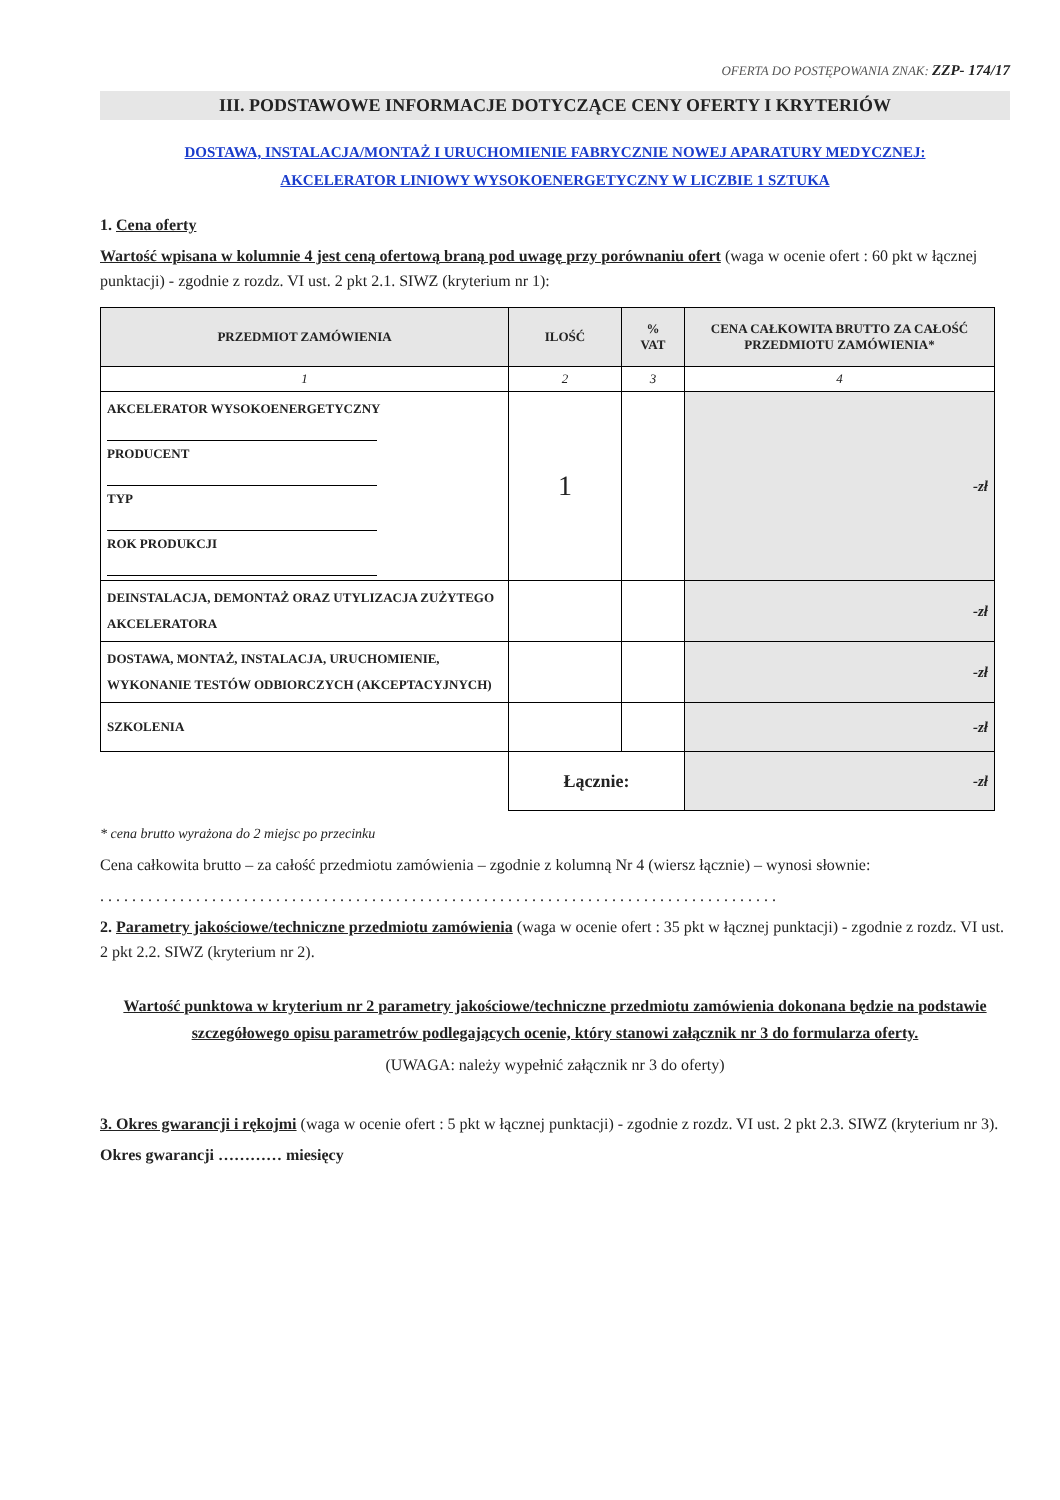OFERTA DO POSTĘPOWANIA ZNAK: ZZP- 174/17
III. PODSTAWOWE INFORMACJE DOTYCZĄCE CENY OFERTY I KRYTERIÓW
DOSTAWA, INSTALACJA/MONTAŻ I URUCHOMIENIE FABRYCZNIE NOWEJ APARATURY MEDYCZNEJ:
AKCELERATOR LINIOWY WYSOKOENERGETYCZNY W LICZBIE 1 SZTUKA
1. Cena oferty
Wartość wpisana w kolumnie 4 jest ceną ofertową braną pod uwagę przy porównaniu ofert (waga w ocenie ofert : 60 pkt w łącznej punktacji) - zgodnie z rozdz. VI ust. 2 pkt 2.1. SIWZ (kryterium nr 1):
| PRZEDMIOT ZAMÓWIENIA | ILOŚĆ | % VAT | CENA CAŁKOWITA BRUTTO ZA CAŁOŚĆ PRZEDMIOTU ZAMÓWIENIA* |
| --- | --- | --- | --- |
| 1 | 2 | 3 | 4 |
| AKCELERATOR WYSOKOENERGETYCZNY PRODUCENT TYP ROK PRODUKCJI | 1 | | -zł |
| DEINSTALACJA, DEMONTAŻ ORAZ UTYLIZACJA ZUŻYTEGO AKCELERATORA | | | -zł |
| DOSTAWA, MONTAŻ, INSTALACJA, URUCHOMIENIE, WYKONANIE TESTÓW ODBIORCZYCH (AKCEPTACYJNYCH) | | | -zł |
| SZKOLENIA | | | -zł |
| | Łącznie: | | -zł |
* cena brutto wyrażona do 2 miejsc po przecinku
Cena całkowita brutto – za całość przedmiotu zamówienia – zgodnie z kolumną Nr 4 (wiersz łącznie) – wynosi słownie:
. . . . . . . . . . . . . . . . . . . . . . . . . . . . . . . . . . . . . . . . . . . . . . . . . . . . . . . . . . . . . . . . . . . . . . . . . . . . . . . . . . . . .
2. Parametry jakościowe/techniczne przedmiotu zamówienia (waga w ocenie ofert : 35 pkt w łącznej punktacji) - zgodnie z rozdz. VI ust. 2 pkt 2.2. SIWZ (kryterium nr 2).
Wartość punktowa w kryterium nr 2 parametry jakościowe/techniczne przedmiotu zamówienia dokonana będzie na podstawie szczegółowego opisu parametrów podlegających ocenie, który stanowi załącznik nr 3 do formularza oferty.
(UWAGA: należy wypełnić załącznik nr 3 do oferty)
3. Okres gwarancji i rękojmi (waga w ocenie ofert : 5 pkt w łącznej punktacji) - zgodnie z rozdz. VI ust. 2 pkt 2.3. SIWZ (kryterium nr 3).
Okres gwarancji ………… miesięcy